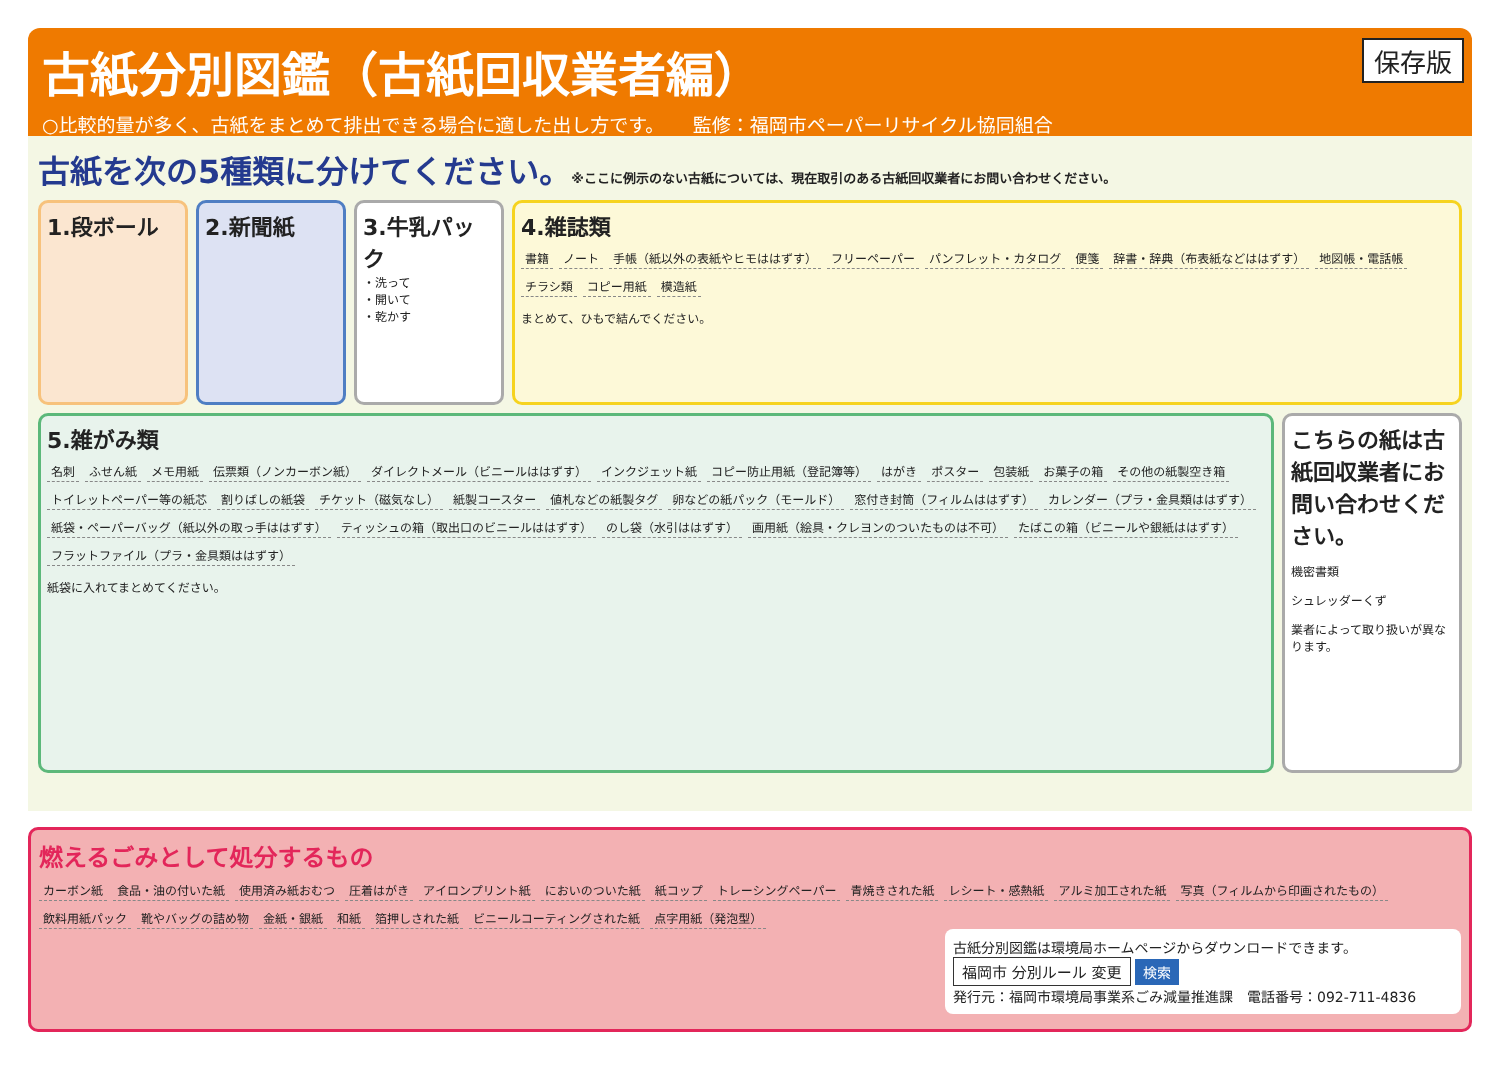古紙分別図鑑（古紙回収業者編）
○比較的量が多く、古紙をまとめて排出できる場合に適した出し方です。　　監修：福岡市ペーパーリサイクル協同組合
保存版
古紙を次の5種類に分けてください。※ここに例示のない古紙については、現在取引のある古紙回収業者にお問い合わせください。
1.段ボール 2.新聞紙 3.牛乳パック
・洗って
・開いて
・乾かす
4.雑誌類
書籍 ノート 手帳（紙以外の表紙やヒモははずす） フリーペーパー パンフレット・カタログ 便箋 辞書・辞典（布表紙などははずす） 地図帳・電話帳 チラシ類 コピー用紙 模造紙
まとめて、ひもで結んでください。
5.雑がみ類
名刺 ふせん紙 メモ用紙 伝票類（ノンカーボン紙） ダイレクトメール（ビニールははずす） インクジェット紙 コピー防止用紙（登記簿等） はがき ポスター 包装紙 お菓子の箱 その他の紙製空き箱 トイレットペーパー等の紙芯 割りばしの紙袋 チケット（磁気なし） 紙製コースター 値札などの紙製タグ 卵などの紙パック（モールド） 窓付き封筒（フィルムははずす） カレンダー（プラ・金具類ははずす） 紙袋・ペーパーバッグ（紙以外の取っ手ははずす） ティッシュの箱（取出口のビニールははずす） のし袋（水引ははずす） 画用紙（絵具・クレヨンのついたものは不可） たばこの箱（ビニールや銀紙ははずす） フラットファイル（プラ・金具類ははずす）
紙袋に入れてまとめてください。
こちらの紙は古紙回収業者にお問い合わせください。
機密書類
シュレッダーくず
業者によって取り扱いが異なります。
燃えるごみとして処分するもの
カーボン紙 食品・油の付いた紙 使用済み紙おむつ 圧着はがき アイロンプリント紙 においのついた紙 紙コップ トレーシングペーパー 青焼きされた紙 レシート・感熱紙 アルミ加工された紙 写真（フィルムから印画されたもの） 飲料用紙パック 靴やバッグの詰め物 金紙・銀紙 和紙 箔押しされた紙 ビニールコーティングされた紙 点字用紙（発泡型）
古紙分別図鑑は環境局ホームページからダウンロードできます。
福岡市 分別ルール 変更 検索
発行元：福岡市環境局事業系ごみ減量推進課　電話番号：092-711-4836